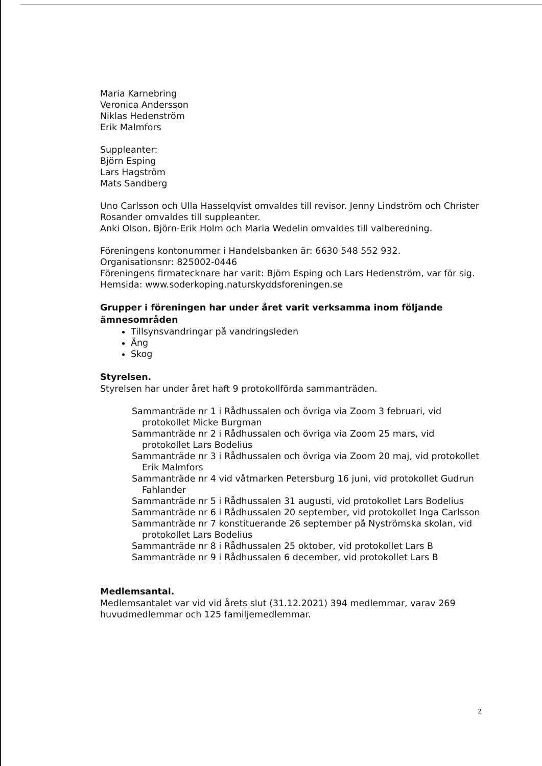Maria Karnebring
Veronica Andersson
Niklas Hedenström
Erik Malmfors
Suppleanter:
Björn Esping
Lars Hagström
Mats Sandberg
Uno Carlsson och Ulla Hasselqvist omvaldes till revisor. Jenny Lindström och Christer Rosander omvaldes till suppleanter.
Anki Olson, Björn-Erik Holm och Maria Wedelin omvaldes till valberedning.
Föreningens kontonummer i Handelsbanken är: 6630 548 552 932.
Organisationsnr: 825002-0446
Föreningens firmatecknare har varit: Björn Esping och Lars Hedenström, var för sig.
Hemsida: www.soderkoping.naturskyddsforeningen.se
Grupper i föreningen har under året varit verksamma inom följande ämnesområden
Tillsynsvandringar på vandringsleden
Äng
Skog
Styrelsen.
Styrelsen har under året haft 9 protokollförda sammanträden.
Sammanträde nr 1 i Rådhussalen och övriga via Zoom 3 februari, vid protokollet Micke Burgman
Sammanträde nr 2 i Rådhussalen och övriga via Zoom 25 mars, vid protokollet Lars Bodelius
Sammanträde nr 3 i Rådhussalen och övriga via Zoom 20 maj, vid protokollet Erik Malmfors
Sammanträde nr 4 vid våtmarken Petersburg 16 juni, vid protokollet Gudrun Fahlander
Sammanträde nr 5 i Rådhussalen 31 augusti, vid protokollet Lars Bodelius
Sammanträde nr 6 i Rådhussalen 20 september, vid protokollet Inga Carlsson
Sammanträde nr 7 konstituerande 26 september på Nyströmska skolan, vid protokollet Lars Bodelius
Sammanträde nr 8 i Rådhussalen 25 oktober, vid protokollet Lars B
Sammanträde nr 9 i Rådhussalen 6 december, vid protokollet Lars B
Medlemsantal.
Medlemsantalet var vid vid årets slut (31.12.2021) 394 medlemmar, varav 269 huvudmedlemmar och 125 familjemedlemmar.
2